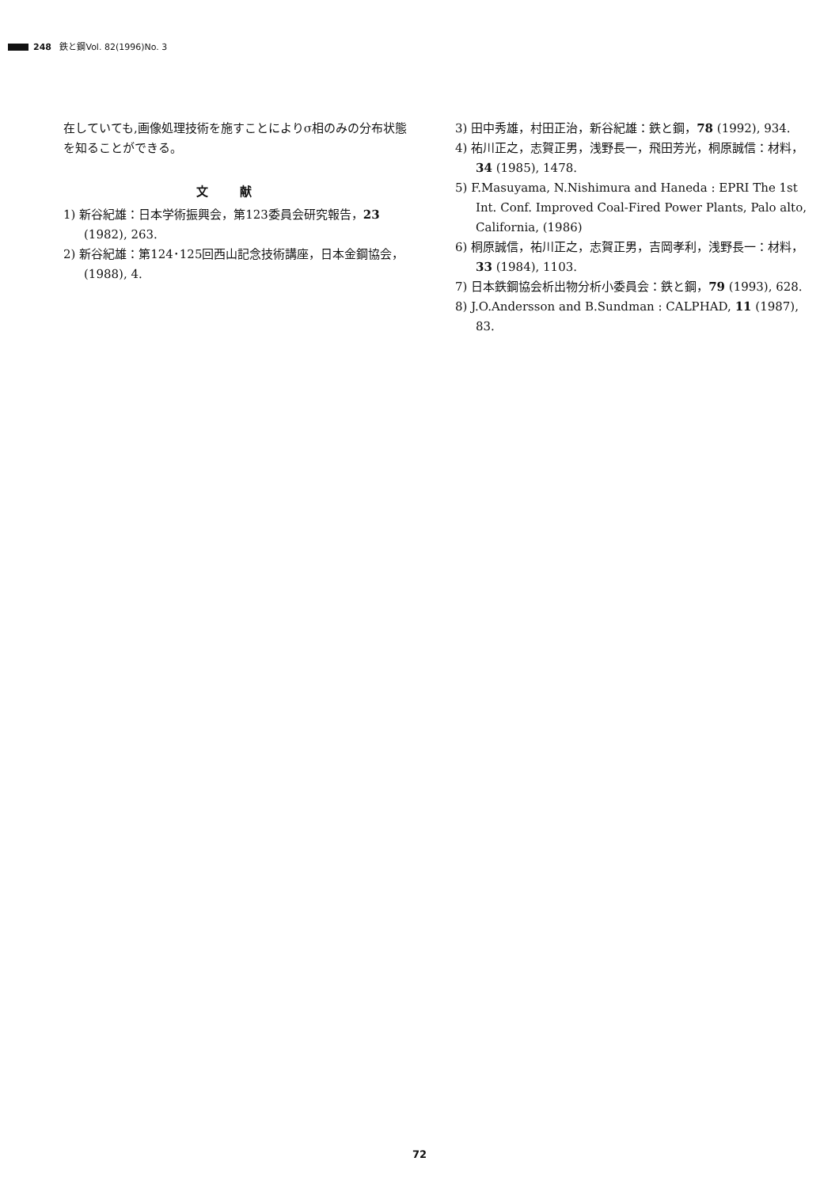248 鉄と鋼Vol. 82(1996)No. 3
在していても,画像処理技術を施すことによりσ相のみの分布状態を知ることができる。
文献
1) 新谷紀雄：日本学術振興会，第123委員会研究報告，23 (1982), 263.
2) 新谷紀雄：第124･125回西山記念技術講座，日本金鋼協会，(1988), 4.
3) 田中秀雄，村田正治，新谷紀雄：鉄と鋼，78 (1992), 934.
4) 祐川正之，志賀正男，浅野長一，飛田芳光，桐原誠信：材料，34 (1985), 1478.
5) F.Masuyama, N.Nishimura and Haneda : EPRI The 1st Int. Conf. Improved Coal-Fired Power Plants, Palo alto, California, (1986)
6) 桐原誠信，祐川正之，志賀正男，吉岡孝利，浅野長一：材料，33 (1984), 1103.
7) 日本鉄鋼協会析出物分析小委員会：鉄と鋼，79 (1993), 628.
8) J.O.Andersson and B.Sundman : CALPHAD, 11 (1987), 83.
72